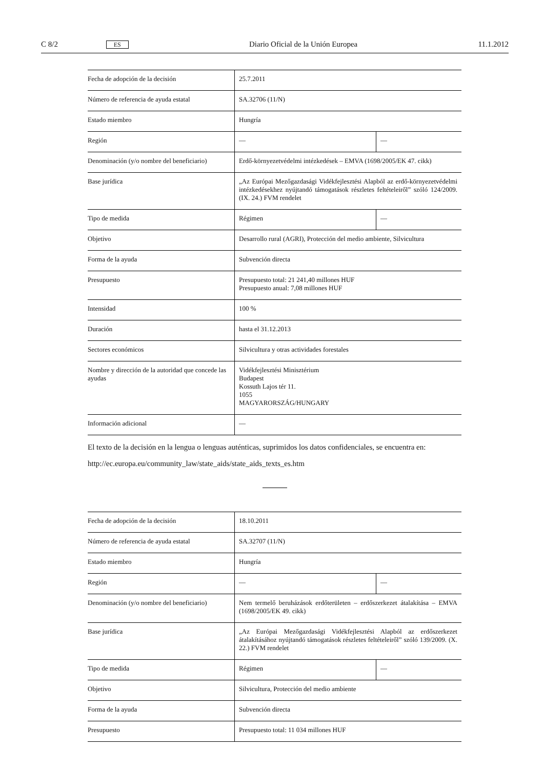C 8/2 ES Diario Oficial de la Unión Europea 11.1.2012
| Fecha de adopción de la decisión | 25.7.2011 | |
| Número de referencia de ayuda estatal | SA.32706 (11/N) | |
| Estado miembro | Hungría | |
| Región | — | — |
| Denominación (y/o nombre del beneficiario) | Erdő-környezetvédelmi intézkedések – EMVA (1698/2005/EK 47. cikk) | |
| Base jurídica | „Az Európai Mezőgazdasági Vidékfejlesztési Alapból az erdő-környezet­védelmi intézkedésekhez nyújtandó támogatások részletes feltételeiről” szóló 124/2009. (IX. 24.) FVM rendelet | |
| Tipo de medida | Régimen | — |
| Objetivo | Desarrollo rural (AGRI), Protección del medio ambiente, Silvicultura | |
| Forma de la ayuda | Subvención directa | |
| Presupuesto | Presupuesto total: 21 241,40 millones HUF Presupuesto anual: 7,08 millones HUF | |
| Intensidad | 100 % | |
| Duración | hasta el 31.12.2013 | |
| Sectores económicos | Silvicultura y otras actividades forestales | |
| Nombre y dirección de la autoridad que con­cede las ayudas | Vidékfejlesztési Minisztérium Budapest Kossuth Lajos tér 11. 1055 MAGYARORSZÁG/HUNGARY | |
| Información adicional | — | |
El texto de la decisión en la lengua o lenguas auténticas, suprimidos los datos confidenciales, se encuentra en:
http://ec.europa.eu/community_law/state_aids/state_aids_texts_es.htm
| Fecha de adopción de la decisión | 18.10.2011 | |
| Número de referencia de ayuda estatal | SA.32707 (11/N) | |
| Estado miembro | Hungría | |
| Región | — | — |
| Denominación (y/o nombre del beneficiario) | Nem termelő beruházások erdőterületen – erdőszerkezet átalakítása – EMVA (1698/2005/EK 49. cikk) | |
| Base jurídica | „Az Európai Mezőgazdasági Vidékfejlesztési Alapból az erdőszerkezet átalakításához nyújtandó támogatások részletes feltételeiről” szóló 139/2009. (X. 22.) FVM rendelet | |
| Tipo de medida | Régimen | — |
| Objetivo | Silvicultura, Protección del medio ambiente | |
| Forma de la ayuda | Subvención directa | |
| Presupuesto | Presupuesto total: 11 034 millones HUF | |